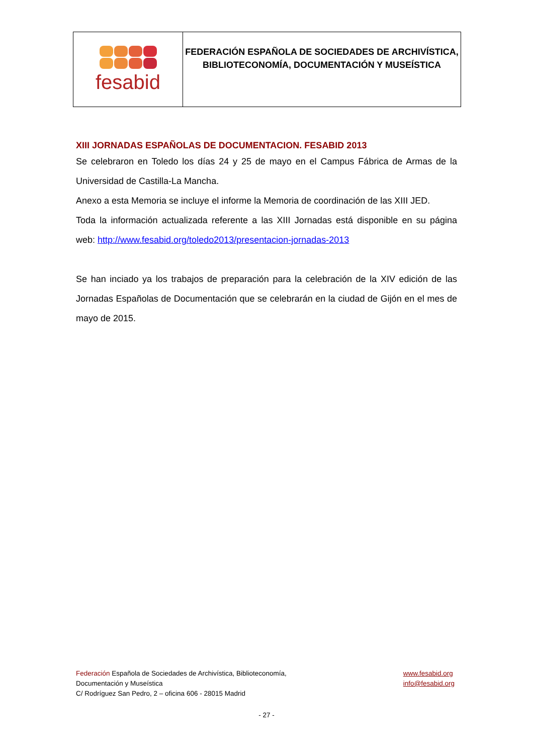fesabid
FEDERACIÓN ESPAÑOLA DE SOCIEDADES DE ARCHIVÍSTICA,
BIBLIOTECONOMÍA, DOCUMENTACIÓN Y MUSEÍSTICA
XIII JORNADAS ESPAÑOLAS DE DOCUMENTACION. FESABID 2013
Se celebraron en Toledo los días 24 y 25 de mayo en el Campus Fábrica de Armas de la Universidad de Castilla-La Mancha.
Anexo a esta Memoria se incluye el informe la Memoria de coordinación de las XIII JED.
Toda la información actualizada referente a las XIII Jornadas está disponible en su página web: http://www.fesabid.org/toledo2013/presentacion-jornadas-2013
Se han inciado ya los trabajos de preparación para la celebración de la XIV edición de las Jornadas Españolas de Documentación que se celebrarán en la ciudad de Gijón en el mes de mayo de 2015.
Federación Española de Sociedades de Archivística, Biblioteconomía,
Documentación y Museística
C/ Rodríguez San Pedro, 2 – oficina 606 - 28015 Madrid
www.fesabid.org
info@fesabid.org
- 27 -